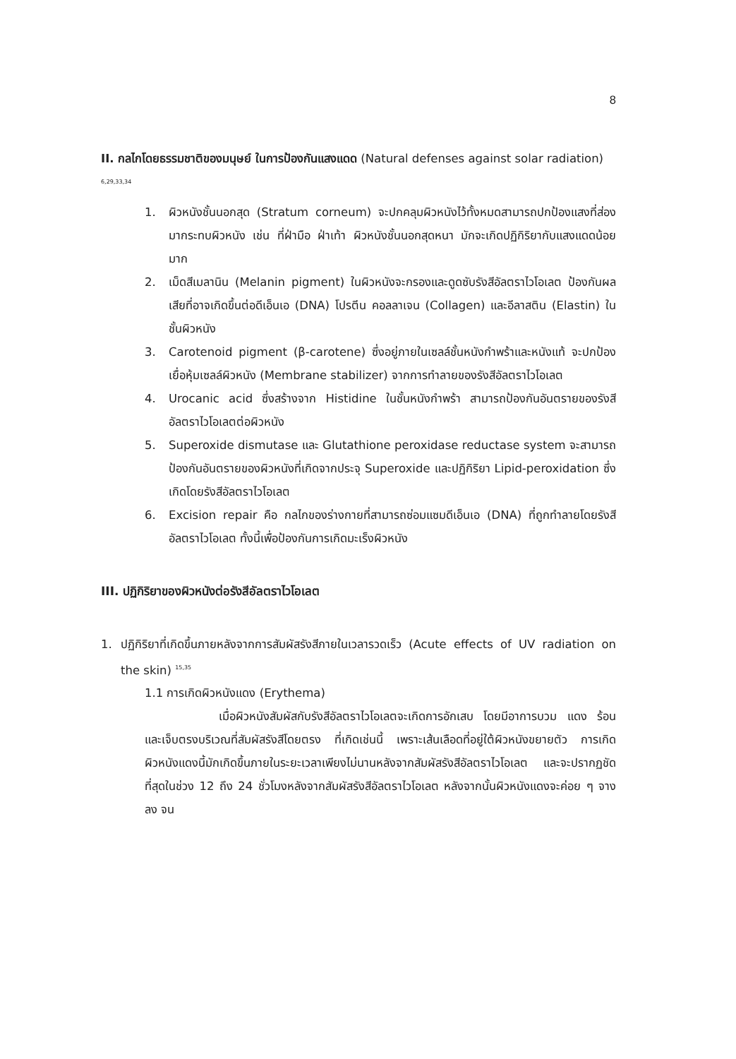8
II. กลไกโดยธรรมชาติของมนุษย์ ในการป้องกันแสงแดด (Natural defenses against solar radiation) <sup>6,29,33,34</sup>
1. ผิวหนังชั้นนอกสุด (Stratum corneum) จะปกคลุมผิวหนังไว้ทั้งหมดสามารถปกป้องแสงที่ส่องมากระทบผิวหนัง เช่น ที่ฝ่ามือ ฝ่าเท้า ผิวหนังชั้นนอกสุดหนา มักจะเกิดปฏิกิริยากับแสงแดดน้อยมาก
2. เม็ดสีเมลานิน (Melanin pigment) ในผิวหนังจะกรองและดูดซับรังสีอัลตราไวโอเลต ป้องกันผลเสียที่อาจเกิดขึ้นต่อดีเอ็นเอ (DNA) โปรตีน คอลลาเจน (Collagen) และอีลาสติน (Elastin) ในชั้นผิวหนัง
3. Carotenoid pigment (β-carotene) ซึ่งอยู่ภายในเซลล์ชั้นหนังกำพร้าและหนังแท้ จะปกป้องเยื่อหุ้มเซลล์ผิวหนัง (Membrane stabilizer) จากการทำลายของรังสีอัลตราไวโอเลต
4. Urocanic acid ซึ่งสร้างจาก Histidine ในชั้นหนังกำพร้า สามารถป้องกันอันตรายของรังสีอัลตราไวโอเลตต่อผิวหนัง
5. Superoxide dismutase และ Glutathione peroxidase reductase system จะสามารถป้องกันอันตรายของผิวหนังที่เกิดจากประจุ Superoxide และปฏิกิริยา Lipid-peroxidation ซึ่งเกิดโดยรังสีอัลตราไวโอเลต
6. Excision repair คือ กลไกของร่างกายที่สามารถซ่อมแซมดีเอ็นเอ (DNA) ที่ถูกทำลายโดยรังสีอัลตราไวโอเลต ทั้งนี้เพื่อป้องกันการเกิดมะเร็งผิวหนัง
III. ปฏิกิริยาของผิวหนังต่อรังสีอัลตราไวโอเลต
1. ปฏิกิริยาที่เกิดขึ้นภายหลังจากการสัมผัสรังสีภายในเวลารวดเร็ว (Acute effects of UV radiation on the skin) <sup>15,35</sup>
1.1 การเกิดผิวหนังแดง (Erythema)
เมื่อผิวหนังสัมผัสกับรังสีอัลตราไวโอเลตจะเกิดการอักเสบ โดยมีอาการบวม แดง ร้อน และเจ็บตรงบริเวณที่สัมผัสรังสีโดยตรง ที่เกิดเช่นนี้ เพราะเส้นเลือดที่อยู่ใต้ผิวหนังขยายตัว การเกิดผิวหนังแดงนี้มักเกิดขึ้นภายในระยะเวลาเพียงไม่นานหลังจากสัมผัสรังสีอัลตราไวโอเลต และจะปรากฏชัดที่สุดในช่วง 12 ถึง 24 ชั่วโมงหลังจากสัมผัสรังสีอัลตราไวโอเลต หลังจากนั้นผิวหนังแดงจะค่อย ๆ จางลง จน